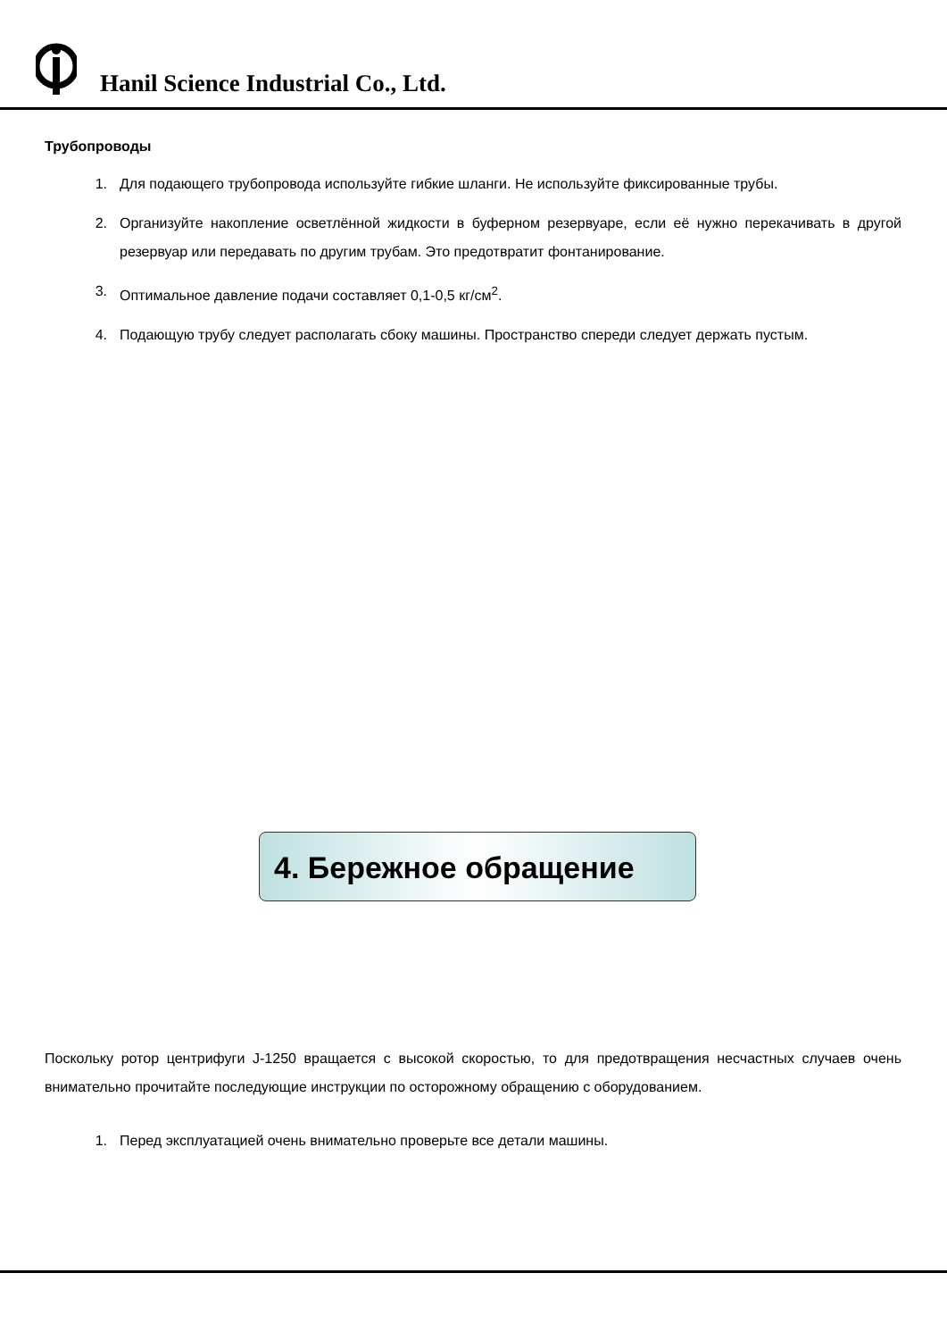Hanil Science Industrial Co., Ltd.
Трубопроводы
1. Для подающего трубопровода используйте гибкие шланги. Не используйте фиксированные трубы.
2. Организуйте накопление осветлённой жидкости в буферном резервуаре, если её нужно перекачивать в другой резервуар или передавать по другим трубам. Это предотвратит фонтанирование.
3. Оптимальное давление подачи составляет 0,1-0,5 кг/см<sup>2</sup>.
4. Подающую трубу следует располагать сбоку машины. Пространство спереди следует держать пустым.
4. Бережное обращение
Поскольку ротор центрифуги J-1250 вращается с высокой скоростью, то для предотвращения несчастных случаев очень внимательно прочитайте последующие инструкции по осторожному обращению с оборудованием.
1. Перед эксплуатацией очень внимательно проверьте все детали машины.